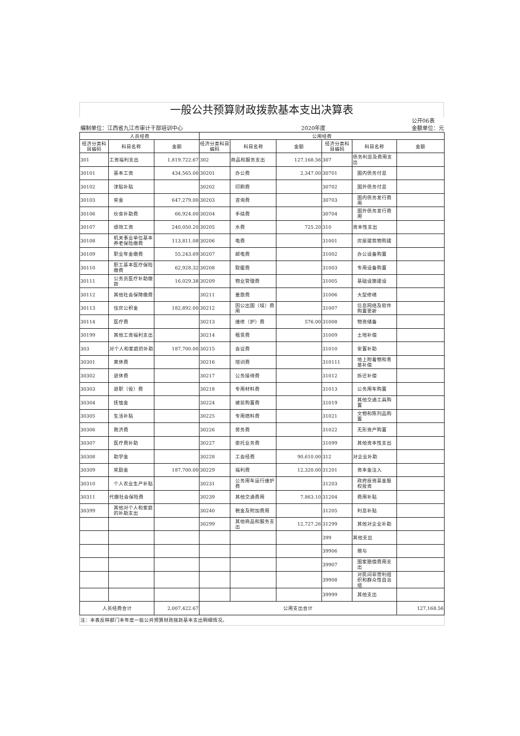一般公共预算财政拨款基本支出决算表
| 公开06表 | | | | | | | | |
| 编制单位：江西省九江市审计干部培训中心 | | | | 2020年度 | | | | 金额单位：元 |
| 人员经费 | | | 公用经费 | | | | | |
| 经济分类科目编码 | 科目名称 | 金额 | 经济分类科目编码 | 科目名称 | 金额 | 经济分类科目编码 | 科目名称 | 金额 |
| 301 | 工资福利支出 | 1,819,722.67 | 302 | 商品和服务支出 | 127,168.56 | 307 | 债务利息及费用支出 | |
| 30101 | 基本工资 | 434,565.00 | 30201 | 办公费 | 2,347.00 | 30701 | 国内债务付息 | |
| 30102 | 津贴补贴 | | 30202 | 印刷费 | | 30702 | 国外债务付息 | |
| 30103 | 奖金 | 647,279.00 | 30203 | 咨询费 | | 30703 | 国内债务发行费用 | |
| 30106 | 伙食补助费 | 66,924.00 | 30204 | 手续费 | | 30704 | 国外债务发行费用 | |
| 30107 | 绩效工资 | 240,050.20 | 30205 | 水费 | 725.20 | 310 | 资本性支出 | |
| 30108 | 机关事业单位基本养老保险缴费 | 113,811.08 | 30206 | 电费 | | 31001 | 房屋建筑物购建 | |
| 30109 | 职业年金缴费 | 55,243.69 | 30207 | 邮电费 | | 31002 | 办公设备购置 | |
| 30110 | 职工基本医疗保险缴费 | 62,928.32 | 30208 | 取暖费 | | 31003 | 专用设备购置 | |
| 30111 | 公务员医疗补助缴款 | 16,029.38 | 30209 | 物业管理费 | | 31005 | 基础设施建设 | |
| 30112 | 其他社会保障缴费 | | 30211 | 差旅费 | | 31006 | 大型修缮 | |
| 30113 | 住房公积金 | 182,892.00 | 30212 | 因公出国（境）费用 | | 31007 | 信息网络及软件购置更新 | |
| 30114 | 医疗费 | | 30213 | 维修（护）费 | 576.00 | 31008 | 物资储备 | |
| 30199 | 其他工资福利支出 | | 30214 | 租赁费 | | 31009 | 土地补偿 | |
| 303 | 对个人和家庭的补助 | 187,700.00 | 30215 | 会议费 | | 31010 | 安置补助 | |
| 30301 | 离休费 | | 30216 | 培训费 | | 310111 | 地上附着物和青苗补偿 | |
| 30302 | 退休费 | | 30217 | 公务接待费 | | 31012 | 拆迁补偿 | |
| 30303 | 退职（役）费 | | 30218 | 专用材料费 | | 31013 | 公务用车购置 | |
| 30304 | 抚恤金 | | 30224 | 被装购置费 | | 31019 | 其他交通工具购置 | |
| 30305 | 生活补贴 | | 30225 | 专用燃料费 | | 31021 | 文物和陈列品购置 | |
| 30306 | 救济费 | | 30226 | 劳务费 | | 31022 | 无形资产购置 | |
| 30307 | 医疗费补助 | | 30227 | 委托业务费 | | 31099 | 其他资本性支出 | |
| 30308 | 助学金 | | 30228 | 工会经费 | 90,610.00 | 312 | 对企业补助 | |
| 30309 | 奖励金 | 187,700.00 | 30229 | 福利费 | 12,320.00 | 31201 | 资本金注入 | |
| 30310 | 个人农业生产补贴 | | 30231 | 公务用车运行维护费 | | 31203 | 政府投资基金股权投资 | |
| 30311 | 代缴社会保险费 | | 30239 | 其他交通费用 | 7,863.10 | 31204 | 费用补贴 | |
| 30399 | 其他对个人和家庭的补助支出 | | 30240 | 税金及附加费用 | | 31205 | 利息补贴 | |
| | | | 30299 | 其他商品和服务支出 | 12,727.26 | 31299 | 其他对企业补助 | |
| | | | | | | 399 | 其他支出 | |
| | | | | | | 39906 | 赠与 | |
| | | | | | | 39907 | 国家赔偿费用支出 | |
| | | | | | | 39908 | 对民间非营利组织和群众性自治组 | |
| | | | | | | 39999 | 其他支出 | |
| 人员经费合计 | | 2,007,422.67 | 公用支出合计 | | | | | 127,168.56 |
| 注：本表反映部门本年度一般公共预算财政拨款基本支出明细情况。 | | | | | | | | |